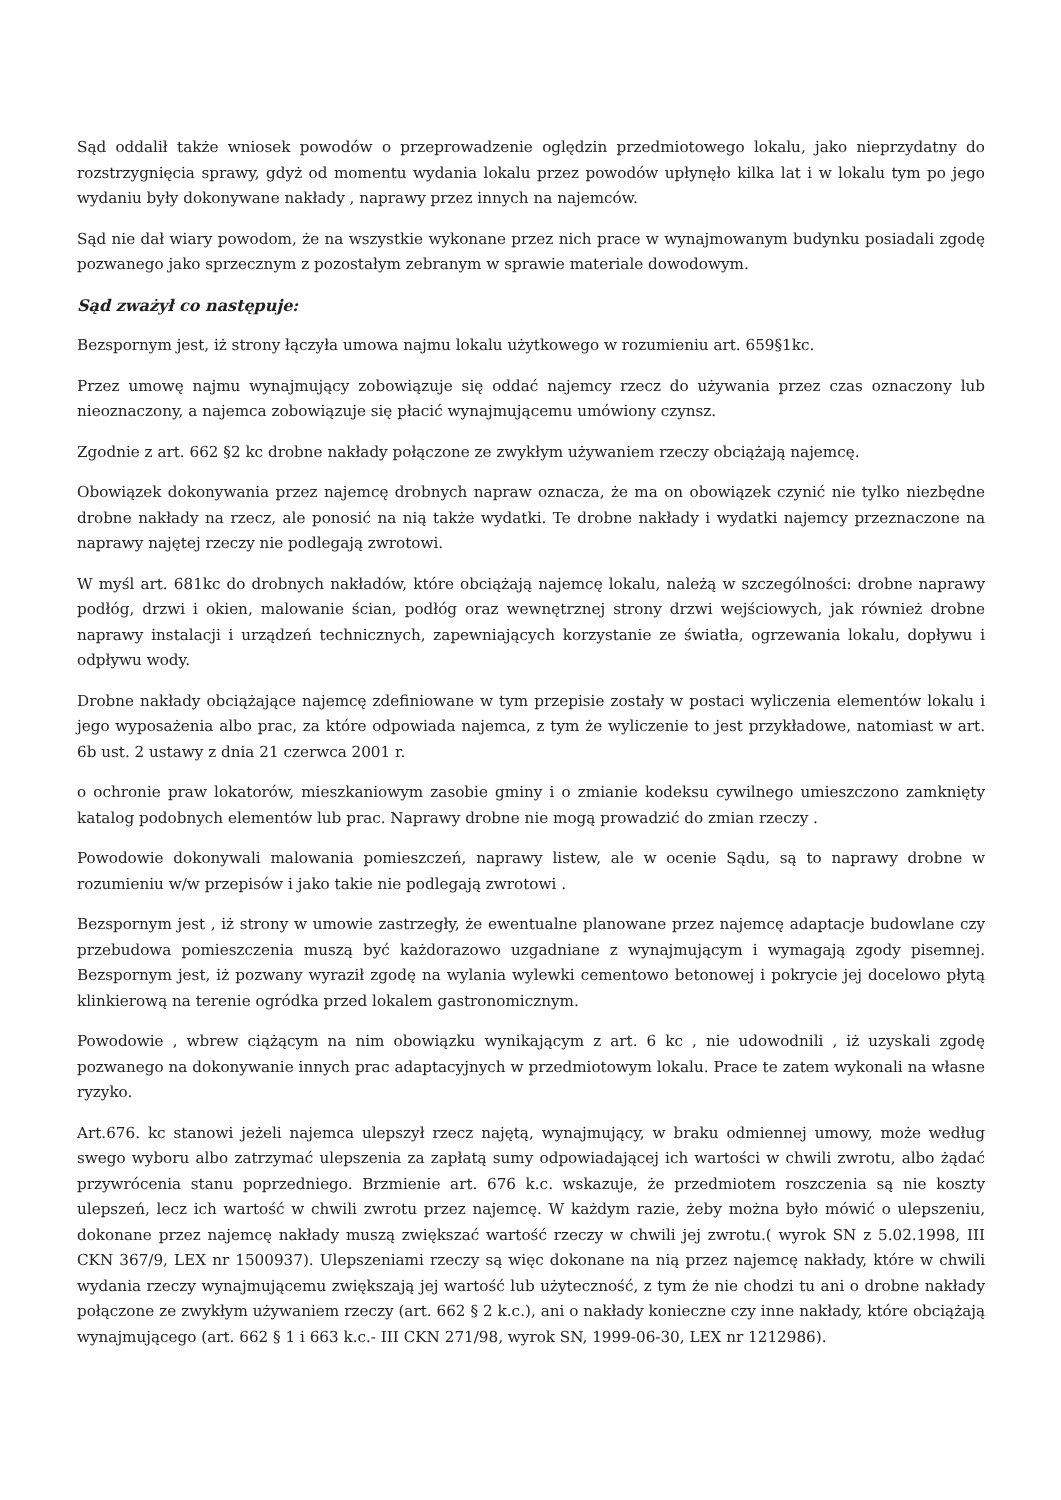Sąd oddalił także wniosek powodów o przeprowadzenie oględzin przedmiotowego lokalu, jako nieprzydatny do rozstrzygnięcia sprawy, gdyż od momentu wydania lokalu przez powodów upłynęło kilka lat i w lokalu tym po jego wydaniu były dokonywane nakłady , naprawy przez innych na najemców.
Sąd nie dał wiary powodom, że na wszystkie wykonane przez nich prace w wynajmowanym budynku posiadali zgodę pozwanego jako sprzecznym z pozostałym zebranym w sprawie materiale dowodowym.
Sąd zważył co następuje:
Bezspornym jest, iż strony łączyła umowa najmu lokalu użytkowego w rozumieniu art. 659§1kc.
Przez umowę najmu wynajmujący zobowiązuje się oddać najemcy rzecz do używania przez czas oznaczony lub nieoznaczony, a najemca zobowiązuje się płacić wynajmującemu umówiony czynsz.
Zgodnie z art. 662 §2 kc drobne nakłady połączone ze zwykłym używaniem rzeczy obciążają najemcę.
Obowiązek dokonywania przez najemcę drobnych napraw oznacza, że ma on obowiązek czynić nie tylko niezbędne drobne nakłady na rzecz, ale ponosić na nią także wydatki. Te drobne nakłady i wydatki najemcy przeznaczone na naprawy najętej rzeczy nie podlegają zwrotowi.
W myśl art. 681kc do drobnych nakładów, które obciążają najemcę lokalu, należą w szczególności: drobne naprawy podłóg, drzwi i okien, malowanie ścian, podłóg oraz wewnętrznej strony drzwi wejściowych, jak również drobne naprawy instalacji i urządzeń technicznych, zapewniających korzystanie ze światła, ogrzewania lokalu, dopływu i odpływu wody.
Drobne nakłady obciążające najemcę zdefiniowane w tym przepisie zostały w postaci wyliczenia elementów lokalu i jego wyposażenia albo prac, za które odpowiada najemca, z tym że wyliczenie to jest przykładowe, natomiast w art. 6b ust. 2 ustawy z dnia 21 czerwca 2001 r.
o ochronie praw lokatorów, mieszkaniowym zasobie gminy i o zmianie kodeksu cywilnego umieszczono zamknięty katalog podobnych elementów lub prac. Naprawy drobne nie mogą prowadzić do zmian rzeczy .
Powodowie dokonywali malowania pomieszczeń, naprawy listew, ale w ocenie Sądu, są to naprawy drobne w rozumieniu w/w przepisów i jako takie nie podlegają zwrotowi .
Bezspornym jest , iż strony w umowie zastrzegły, że ewentualne planowane przez najemcę adaptacje budowlane czy przebudowa pomieszczenia muszą być każdorazowo uzgadniane z wynajmującym i wymagają zgody pisemnej. Bezspornym jest, iż pozwany wyraził zgodę na wylania wylewki cementowo betonowej i pokrycie jej docelowo płytą klinkierową na terenie ogródka przed lokalem gastronomicznym.
Powodowie , wbrew ciążącym na nim obowiązku wynikającym z art. 6 kc , nie udowodnili , iż uzyskali zgodę pozwanego na dokonywanie innych prac adaptacyjnych w przedmiotowym lokalu. Prace te zatem wykonali na własne ryzyko.
Art.676. kc stanowi jeżeli najemca ulepszył rzecz najętą, wynajmujący, w braku odmiennej umowy, może według swego wyboru albo zatrzymać ulepszenia za zapłatą sumy odpowiadającej ich wartości w chwili zwrotu, albo żądać przywrócenia stanu poprzedniego. Brzmienie art. 676 k.c. wskazuje, że przedmiotem roszczenia są nie koszty ulepszeń, lecz ich wartość w chwili zwrotu przez najemcę. W każdym razie, żeby można było mówić o ulepszeniu, dokonane przez najemcę nakłady muszą zwiększać wartość rzeczy w chwili jej zwrotu.( wyrok SN z 5.02.1998, III CKN 367/9, LEX nr 1500937). Ulepszeniami rzeczy są więc dokonane na nią przez najemcę nakłady, które w chwili wydania rzeczy wynajmującemu zwiększają jej wartość lub użyteczność, z tym że nie chodzi tu ani o drobne nakłady połączone ze zwykłym używaniem rzeczy (art. 662 § 2 k.c.), ani o nakłady konieczne czy inne nakłady, które obciążają wynajmującego (art. 662 § 1 i 663 k.c.- III CKN 271/98, wyrok SN, 1999-06-30, LEX nr 1212986).